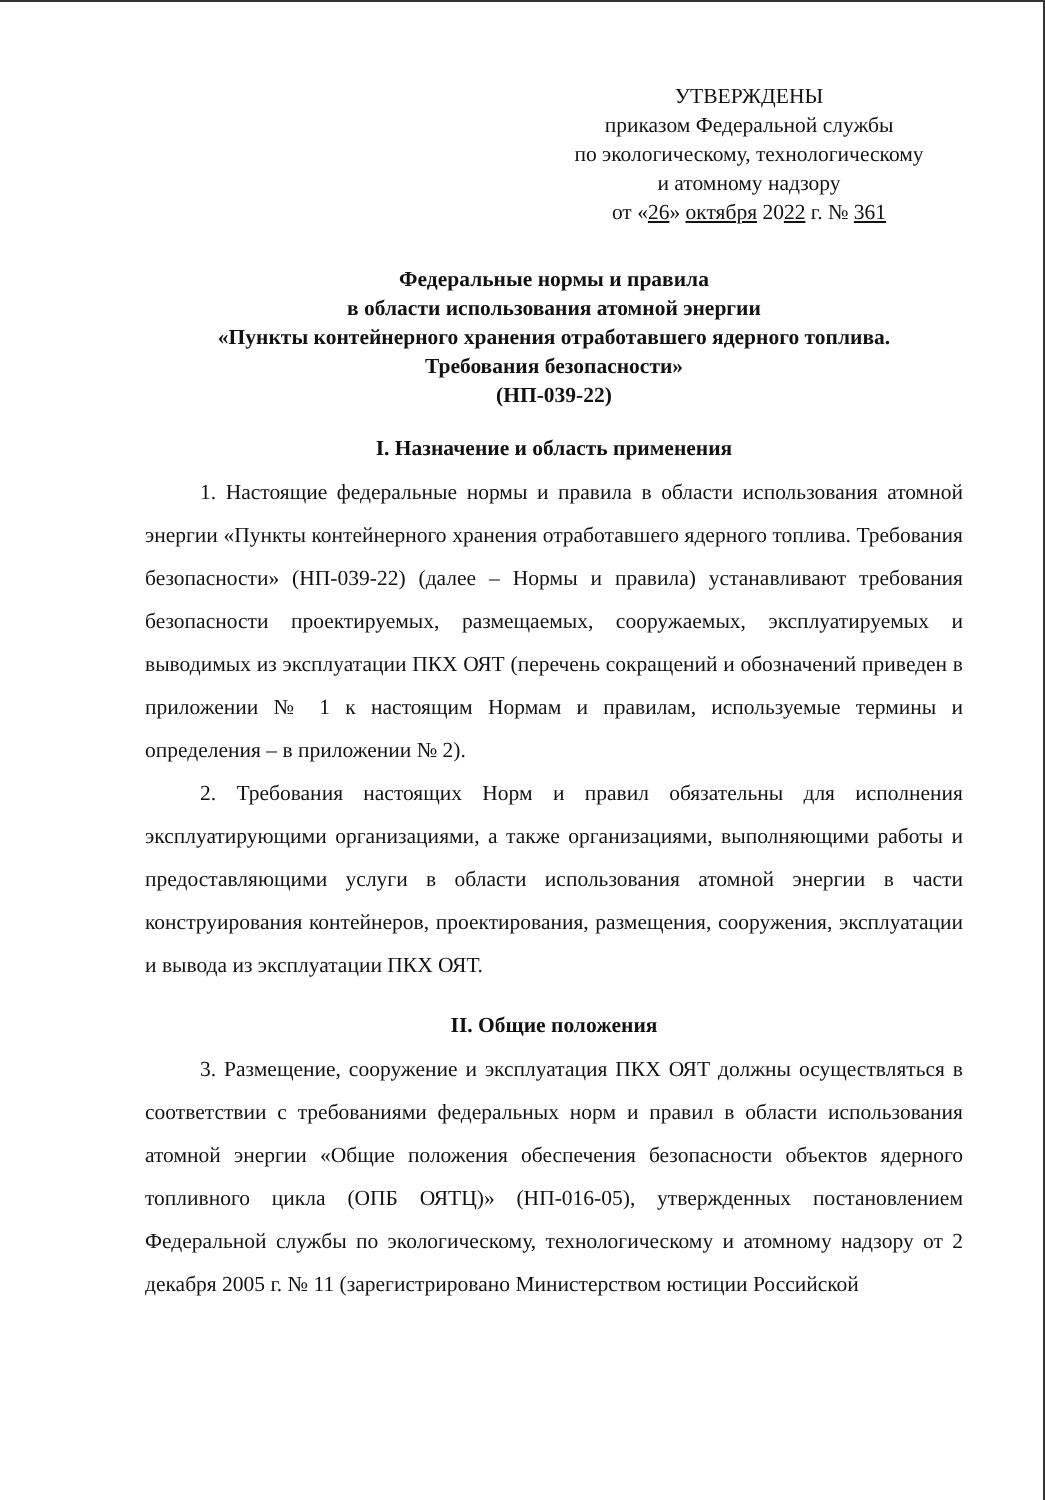УТВЕРЖДЕНЫ
приказом Федеральной службы
по экологическому, технологическому
и атомному надзору
от «26» октября 2022 г. № 361
Федеральные нормы и правила
в области использования атомной энергии
«Пункты контейнерного хранения отработавшего ядерного топлива.
Требования безопасности»
(НП-039-22)
I. Назначение и область применения
1. Настоящие федеральные нормы и правила в области использования атомной энергии «Пункты контейнерного хранения отработавшего ядерного топлива. Требования безопасности» (НП-039-22) (далее – Нормы и правила) устанавливают требования безопасности проектируемых, размещаемых, сооружаемых, эксплуатируемых и выводимых из эксплуатации ПКХ ОЯТ (перечень сокращений и обозначений приведен в приложении № 1 к настоящим Нормам и правилам, используемые термины и определения – в приложении № 2).
2. Требования настоящих Норм и правил обязательны для исполнения эксплуатирующими организациями, а также организациями, выполняющими работы и предоставляющими услуги в области использования атомной энергии в части конструирования контейнеров, проектирования, размещения, сооружения, эксплуатации и вывода из эксплуатации ПКХ ОЯТ.
II. Общие положения
3. Размещение, сооружение и эксплуатация ПКХ ОЯТ должны осуществляться в соответствии с требованиями федеральных норм и правил в области использования атомной энергии «Общие положения обеспечения безопасности объектов ядерного топливного цикла (ОПБ ОЯТЦ)» (НП-016-05), утвержденных постановлением Федеральной службы по экологическому, технологическому и атомному надзору от 2 декабря 2005 г. № 11 (зарегистрировано Министерством юстиции Российской